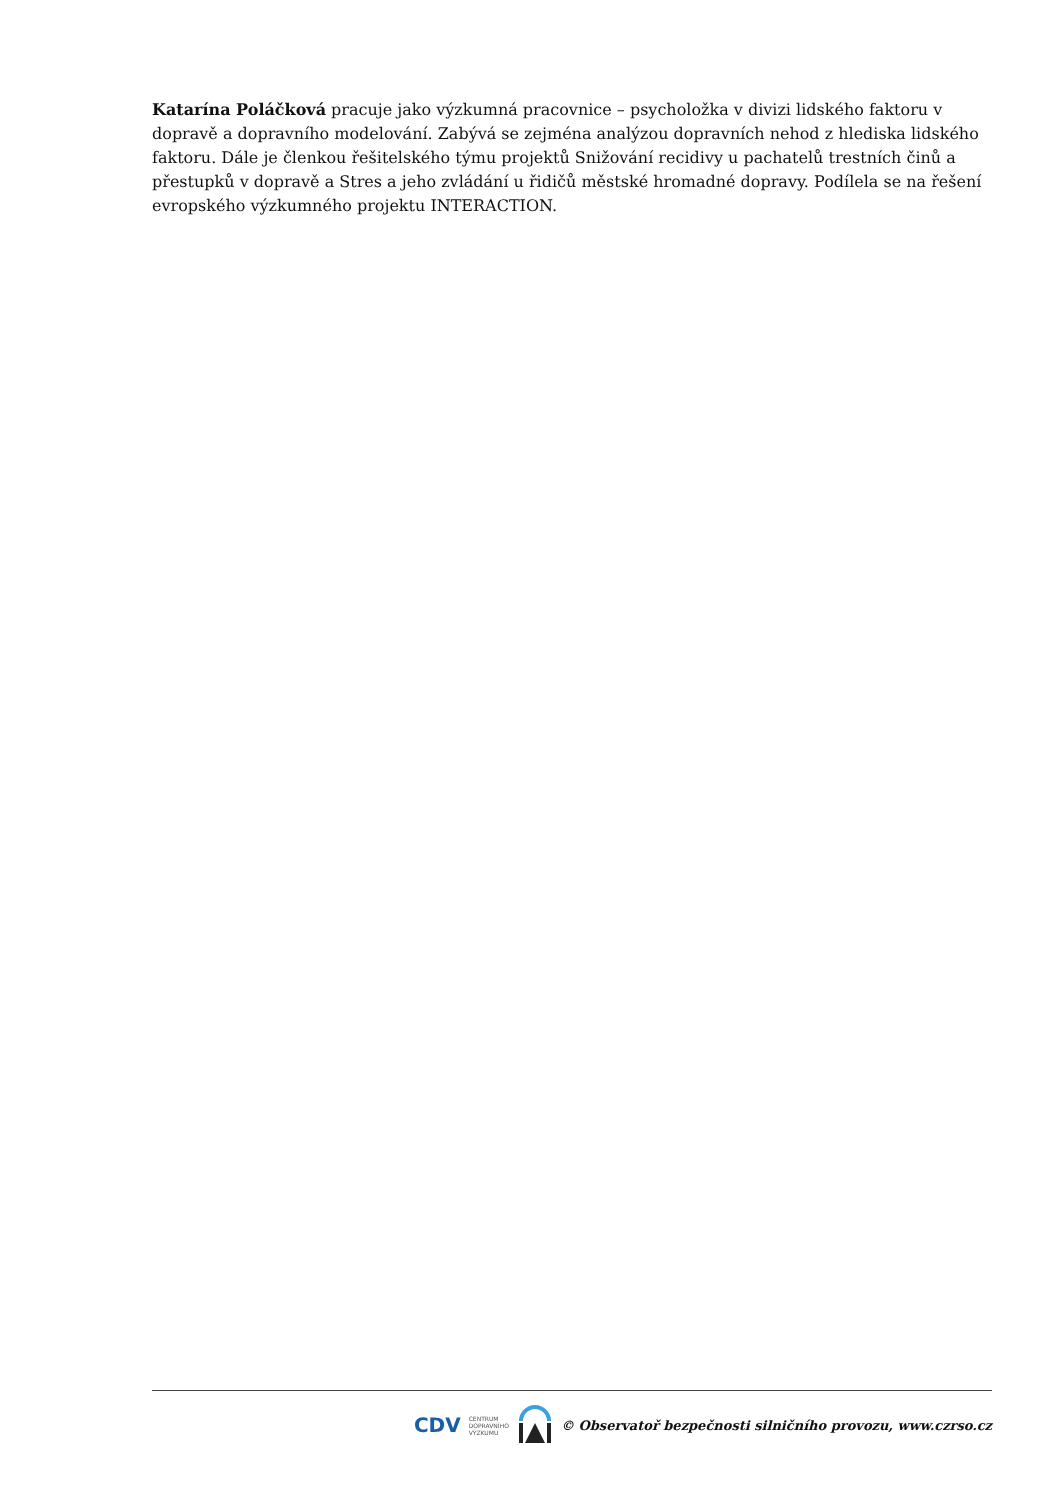Katarína Poláčková pracuje jako výzkumná pracovnice – psycholožka v divizi lidského faktoru v dopravě a dopravního modelování. Zabývá se zejména analýzou dopravních nehod z hlediska lidského faktoru. Dále je členkou řešitelského týmu projektů Snižování recidivy u pachatelů trestních činů a přestupků v dopravě a Stres a jeho zvládání u řidičů městské hromadné dopravy. Podílela se na řešení evropského výzkumného projektu INTERACTION.
CDV CENTRUM
DOPRAVNÍHO
VÝZKUMU © Observatoř bezpečnosti silničního provozu, www.czrso.cz